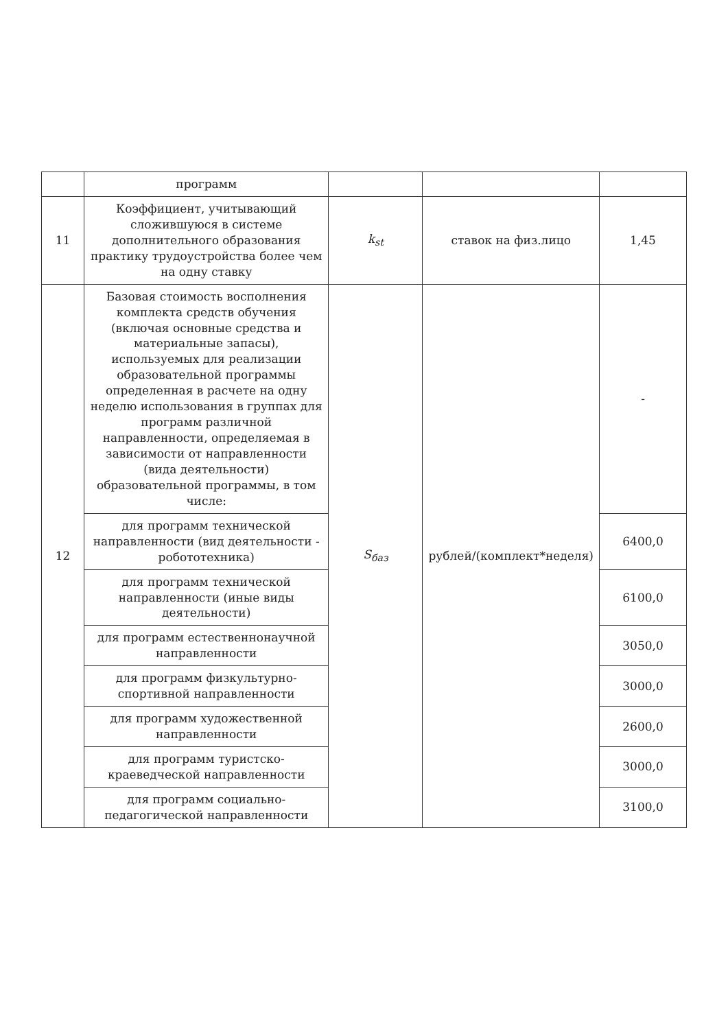| | программ | | | |
| 11 | Коэффициент, учитывающий сложившуюся в системе дополнительного образования практику трудоустройства более чем на одну ставку | k<sub>st</sub> | ставок на физ.лицо | 1,45 |
| 12 | Базовая стоимость восполнения комплекта средств обучения (включая основные средства и материальные запасы), используемых для реализации образовательной программы определенная в расчете на одну неделю использования в группах для программ различной направленности, определяемая в зависимости от направленности (вида деятельности) образовательной программы, в том числе: | S<sub>баз</sub> | рублей/(комплект*неделя) | - |
| | для программ технической направленности (вид деятельности - робототехника) | | | 6400,0 |
| | для программ технической направленности (иные виды деятельности) | | | 6100,0 |
| | для программ естественнонаучной направленности | | | 3050,0 |
| | для программ физкультурно-спортивной направленности | | | 3000,0 |
| | для программ художественной направленности | | | 2600,0 |
| | для программ туристско-краеведческой направленности | | | 3000,0 |
| | для программ социально-педагогической направленности | | | 3100,0 |